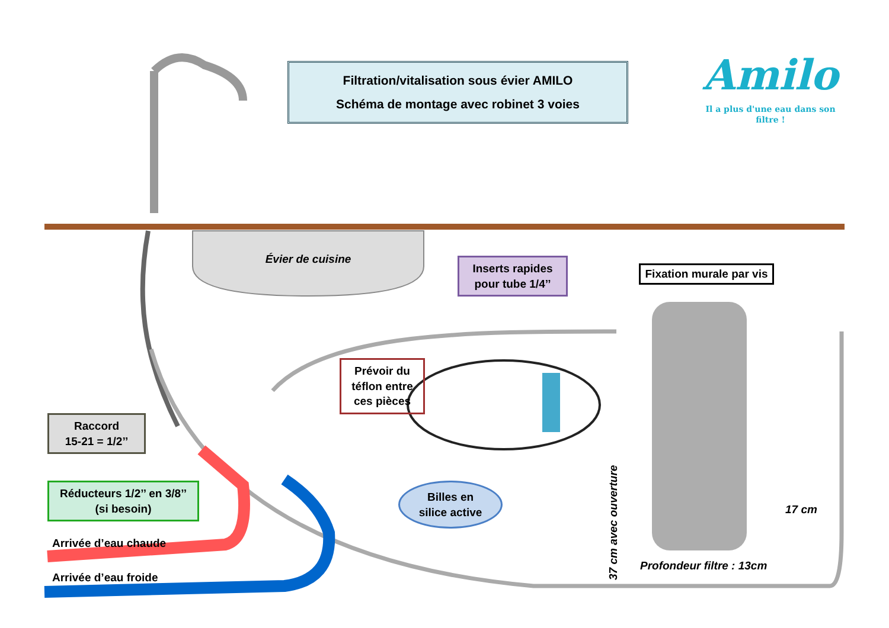Filtration/vitalisation sous évier AMILO
Schéma de montage avec robinet 3 voies
Amilo
Il a plus d'une eau dans son filtre !
Évier de cuisine
Inserts rapides
pour tube 1/4’’
Fixation murale par vis
Prévoir du
téflon entre
ces pièces
Raccord
15-21 = 1/2’’
Réducteurs 1/2’’ en 3/8’’
(si besoin)
Billes en
silice active
Arrivée d’eau chaude
Arrivée d’eau froide
37 cm avec ouverture
17 cm
Profondeur filtre : 13cm